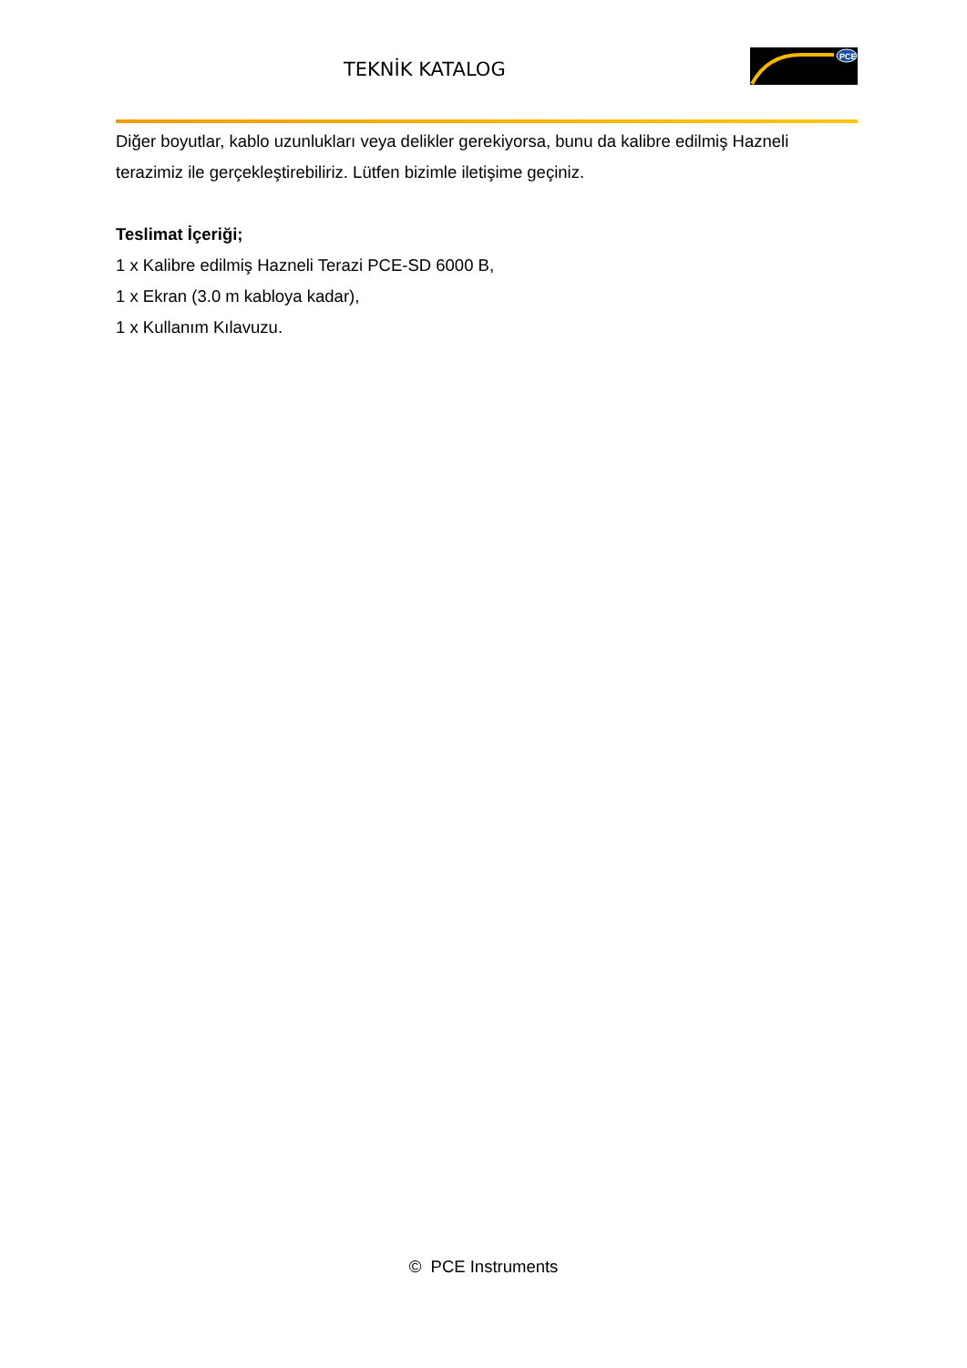TEKNİK KATALOG
PCE
Diğer boyutlar, kablo uzunlukları veya delikler gerekiyorsa, bunu da kalibre edilmiş Hazneli terazimiz ile gerçekleştirebiliriz. Lütfen bizimle iletişime geçiniz.
Teslimat İçeriği;
1 x Kalibre edilmiş Hazneli Terazi PCE-SD 6000 B,
1 x Ekran (3.0 m kabloya kadar),
1 x Kullanım Kılavuzu.
© PCE Instruments